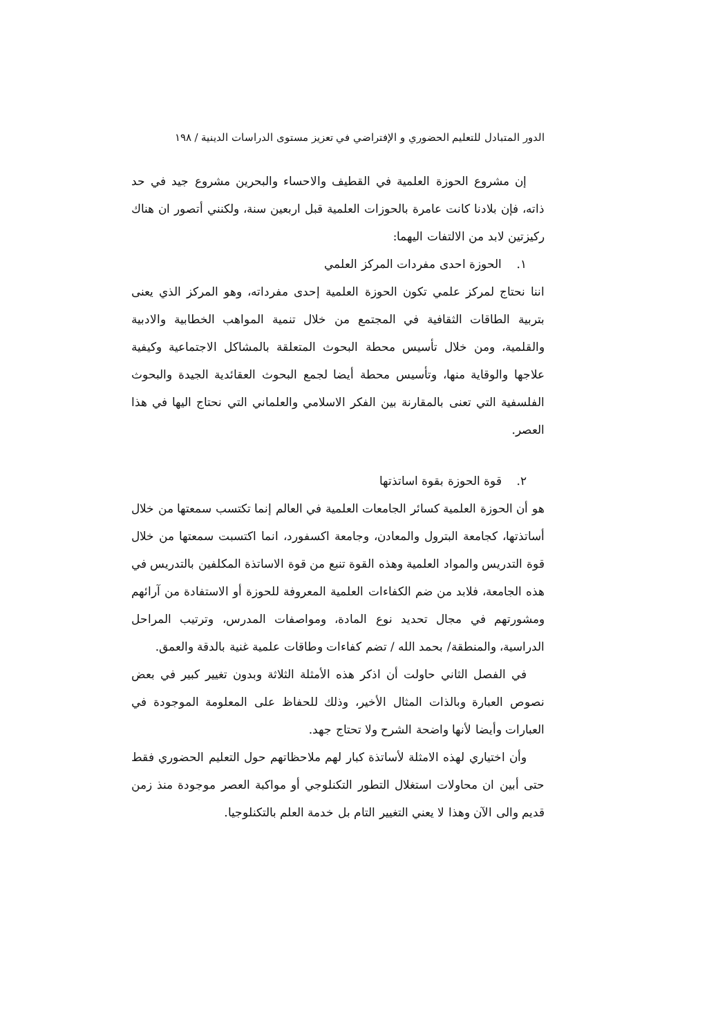الدور المتبادل للتعليم الحضوري و الإفتراضي في تعزيز مستوى الدراسات الدينية / ١٩٨
إن مشروع الحوزة العلمية في القطيف والاحساء والبحرين مشروع جيد في حد ذاته، فإن بلادنا كانت عامرة بالحوزات العلمية قبل اربعين سنة، ولكنني أتصور ان هناك ركيزتين لابد من الالتفات اليهما:
١. الحوزة احدى مفردات المركز العلمي
اننا نحتاج لمركز علمي تكون الحوزة العلمية إحدى مفرداته، وهو المركز الذي يعنى بتربية الطاقات الثقافية في المجتمع من خلال تنمية المواهب الخطابية والادبية والقلمية، ومن خلال تأسيس محطة البحوث المتعلقة بالمشاكل الاجتماعية وكيفية علاجها والوقاية منها، وتأسيس محطة أيضا لجمع البحوث العقائدية الجيدة والبحوث الفلسفية التي تعنى بالمقارنة بين الفكر الاسلامي والعلماني التي نحتاج اليها في هذا العصر.
٢. قوة الحوزة بقوة اساتذتها
هو أن الحوزة العلمية كسائر الجامعات العلمية في العالم إنما تكتسب سمعتها من خلال أساتذتها، كجامعة البترول والمعادن، وجامعة اكسفورد، انما اكتسبت سمعتها من خلال قوة التدريس والمواد العلمية وهذه القوة تنبع من قوة الاساتذة المكلفين بالتدريس في هذه الجامعة، فلابد من ضم الكفاءات العلمية المعروفة للحوزة أو الاستفادة من آرائهم ومشورتهم في مجال تحديد نوع المادة، ومواصفات المدرس، وترتيب المراحل الدراسية، والمنطقة/ بحمد الله / تضم كفاءات وطاقات علمية غنية بالدقة والعمق.
في الفصل الثاني حاولت أن اذكر هذه الأمثلة الثلاثة وبدون تغيير كبير في بعض نصوص العبارة وبالذات المثال الأخير، وذلك للحفاظ على المعلومة الموجودة في العبارات وأيضا لأنها واضحة الشرح ولا تحتاج جهد.
وأن اختياري لهذه الامثلة لأساتذة كبار لهم ملاحظاتهم حول التعليم الحضوري فقط حتى أبين ان محاولات استغلال التطور التكنلوجي أو مواكبة العصر موجودة منذ زمن قديم والى الآن وهذا لا يعني التغيير التام بل خدمة العلم بالتكنلوجيا.